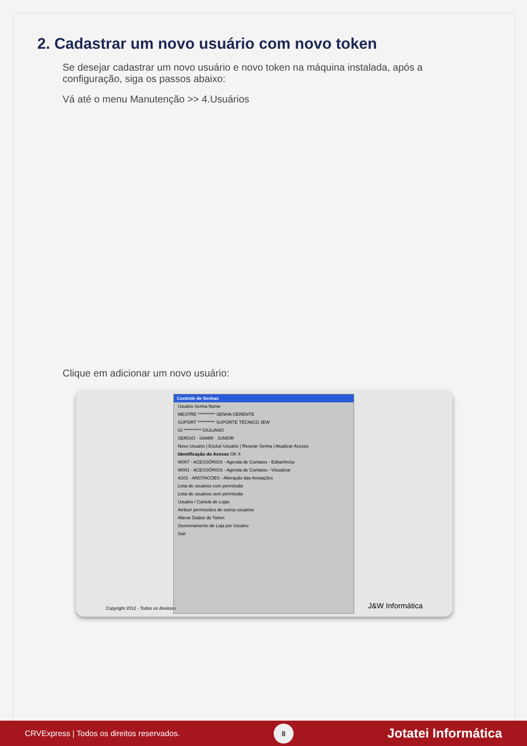2. Cadastrar um novo usuário com novo token
Se desejar cadastrar um novo usuário e novo token na máquina instalada, após a configuração, siga os passos abaixo:
Vá até o menu Manutenção >> 4.Usuários
Clique em adicionar um novo usuário:
Controle de Senhas
Usuário Senha Nome
MESTRE ********** SENHA GERENTE
SUPORT ********** SUPORTE TÉCNICO JEW
GI ********** GIULIANO
SERGIO · SAMIR · JUNIOR
Novo Usuário | Excluir Usuário | Resetar Senha | Atualizar Acesso
Identificação do Acesso OK X
W007 - ACESSÓRIOS - Agenda de Contatos - Editar/Inclui
W001 - ACESSÓRIOS - Agenda de Contatos - Visualizar
A101 - ANOTACOES - Alteração das Anotações
Lista de usuários com permissão
Lista de usuários sem permissão
Usuário / Cartela de Lojas
Atribuir permissões de outros usuários
Alterar Dados do Token
Gerenciamento de Loja por Usuário
Sair
Copyright 2012 - Todos os direitos r
J&W Informática
CRVExpress | Todos os direitos reservados.
8
Jotatei Informática